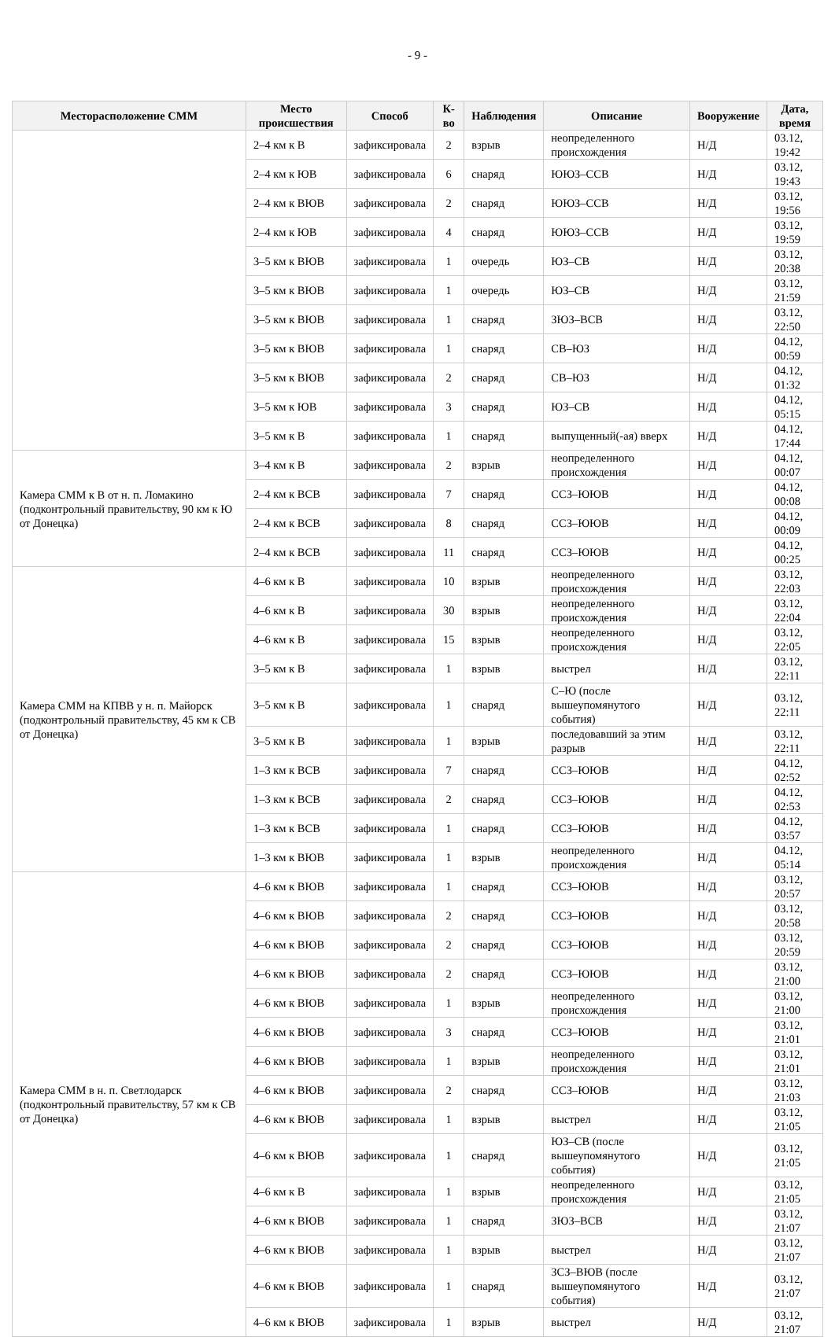- 9 -
| Месторасположение СММ | Место происшествия | Способ | К-во | Наблюдения | Описание | Вооружение | Дата, время |
| --- | --- | --- | --- | --- | --- | --- | --- |
| | 2–4 км к В | зафиксировала | 2 | взрыв | неопределенного происхождения | Н/Д | 03.12, 19:42 |
| | 2–4 км к ЮВ | зафиксировала | 6 | снаряд | ЮЮЗ–ССВ | Н/Д | 03.12, 19:43 |
| | 2–4 км к ВЮВ | зафиксировала | 2 | снаряд | ЮЮЗ–ССВ | Н/Д | 03.12, 19:56 |
| | 2–4 км к ЮВ | зафиксировала | 4 | снаряд | ЮЮЗ–ССВ | Н/Д | 03.12, 19:59 |
| | 3–5 км к ВЮВ | зафиксировала | 1 | очередь | ЮЗ–СВ | Н/Д | 03.12, 20:38 |
| | 3–5 км к ВЮВ | зафиксировала | 1 | очередь | ЮЗ–СВ | Н/Д | 03.12, 21:59 |
| | 3–5 км к ВЮВ | зафиксировала | 1 | снаряд | ЗЮЗ–ВСВ | Н/Д | 03.12, 22:50 |
| | 3–5 км к ВЮВ | зафиксировала | 1 | снаряд | СВ–ЮЗ | Н/Д | 04.12, 00:59 |
| | 3–5 км к ВЮВ | зафиксировала | 2 | снаряд | СВ–ЮЗ | Н/Д | 04.12, 01:32 |
| | 3–5 км к ЮВ | зафиксировала | 3 | снаряд | ЮЗ–СВ | Н/Д | 04.12, 05:15 |
| | 3–5 км к В | зафиксировала | 1 | снаряд | выпущенный(-ая) вверх | Н/Д | 04.12, 17:44 |
| Камера СММ к В от н. п. Ломакино (подконтрольный правительству, 90 км к Ю от Донецка) | 3–4 км к В | зафиксировала | 2 | взрыв | неопределенного происхождения | Н/Д | 04.12, 00:07 |
| | 2–4 км к ВСВ | зафиксировала | 7 | снаряд | ССЗ–ЮЮВ | Н/Д | 04.12, 00:08 |
| | 2–4 км к ВСВ | зафиксировала | 8 | снаряд | ССЗ–ЮЮВ | Н/Д | 04.12, 00:09 |
| | 2–4 км к ВСВ | зафиксировала | 11 | снаряд | ССЗ–ЮЮВ | Н/Д | 04.12, 00:25 |
| Камера СММ на КПВВ у н. п. Майорск (подконтрольный правительству, 45 км к СВ от Донецка) | 4–6 км к В | зафиксировала | 10 | взрыв | неопределенного происхождения | Н/Д | 03.12, 22:03 |
| | 4–6 км к В | зафиксировала | 30 | взрыв | неопределенного происхождения | Н/Д | 03.12, 22:04 |
| | 4–6 км к В | зафиксировала | 15 | взрыв | неопределенного происхождения | Н/Д | 03.12, 22:05 |
| | 3–5 км к В | зафиксировала | 1 | взрыв | выстрел | Н/Д | 03.12, 22:11 |
| | 3–5 км к В | зафиксировала | 1 | снаряд | С–Ю (после вышеупомянутого события) | Н/Д | 03.12, 22:11 |
| | 3–5 км к В | зафиксировала | 1 | взрыв | последовавший за этим разрыв | Н/Д | 03.12, 22:11 |
| | 1–3 км к ВСВ | зафиксировала | 7 | снаряд | ССЗ–ЮЮВ | Н/Д | 04.12, 02:52 |
| | 1–3 км к ВСВ | зафиксировала | 2 | снаряд | ССЗ–ЮЮВ | Н/Д | 04.12, 02:53 |
| | 1–3 км к ВСВ | зафиксировала | 1 | снаряд | ССЗ–ЮЮВ | Н/Д | 04.12, 03:57 |
| | 1–3 км к ВЮВ | зафиксировала | 1 | взрыв | неопределенного происхождения | Н/Д | 04.12, 05:14 |
| Камера СММ в н. п. Светлодарск (подконтрольный правительству, 57 км к СВ от Донецка) | 4–6 км к ВЮВ | зафиксировала | 1 | снаряд | ССЗ–ЮЮВ | Н/Д | 03.12, 20:57 |
| | 4–6 км к ВЮВ | зафиксировала | 2 | снаряд | ССЗ–ЮЮВ | Н/Д | 03.12, 20:58 |
| | 4–6 км к ВЮВ | зафиксировала | 2 | снаряд | ССЗ–ЮЮВ | Н/Д | 03.12, 20:59 |
| | 4–6 км к ВЮВ | зафиксировала | 2 | снаряд | ССЗ–ЮЮВ | Н/Д | 03.12, 21:00 |
| | 4–6 км к ВЮВ | зафиксировала | 1 | взрыв | неопределенного происхождения | Н/Д | 03.12, 21:00 |
| | 4–6 км к ВЮВ | зафиксировала | 3 | снаряд | ССЗ–ЮЮВ | Н/Д | 03.12, 21:01 |
| | 4–6 км к ВЮВ | зафиксировала | 1 | взрыв | неопределенного происхождения | Н/Д | 03.12, 21:01 |
| | 4–6 км к ВЮВ | зафиксировала | 2 | снаряд | ССЗ–ЮЮВ | Н/Д | 03.12, 21:03 |
| | 4–6 км к ВЮВ | зафиксировала | 1 | взрыв | выстрел | Н/Д | 03.12, 21:05 |
| | 4–6 км к ВЮВ | зафиксировала | 1 | снаряд | ЮЗ–СВ (после вышеупомянутого события) | Н/Д | 03.12, 21:05 |
| | 4–6 км к В | зафиксировала | 1 | взрыв | неопределенного происхождения | Н/Д | 03.12, 21:05 |
| | 4–6 км к ВЮВ | зафиксировала | 1 | снаряд | ЗЮЗ–ВСВ | Н/Д | 03.12, 21:07 |
| | 4–6 км к ВЮВ | зафиксировала | 1 | взрыв | выстрел | Н/Д | 03.12, 21:07 |
| | 4–6 км к ВЮВ | зафиксировала | 1 | снаряд | ЗСЗ–ВЮВ (после вышеупомянутого события) | Н/Д | 03.12, 21:07 |
| | 4–6 км к ВЮВ | зафиксировала | 1 | взрыв | выстрел | Н/Д | 03.12, 21:07 |